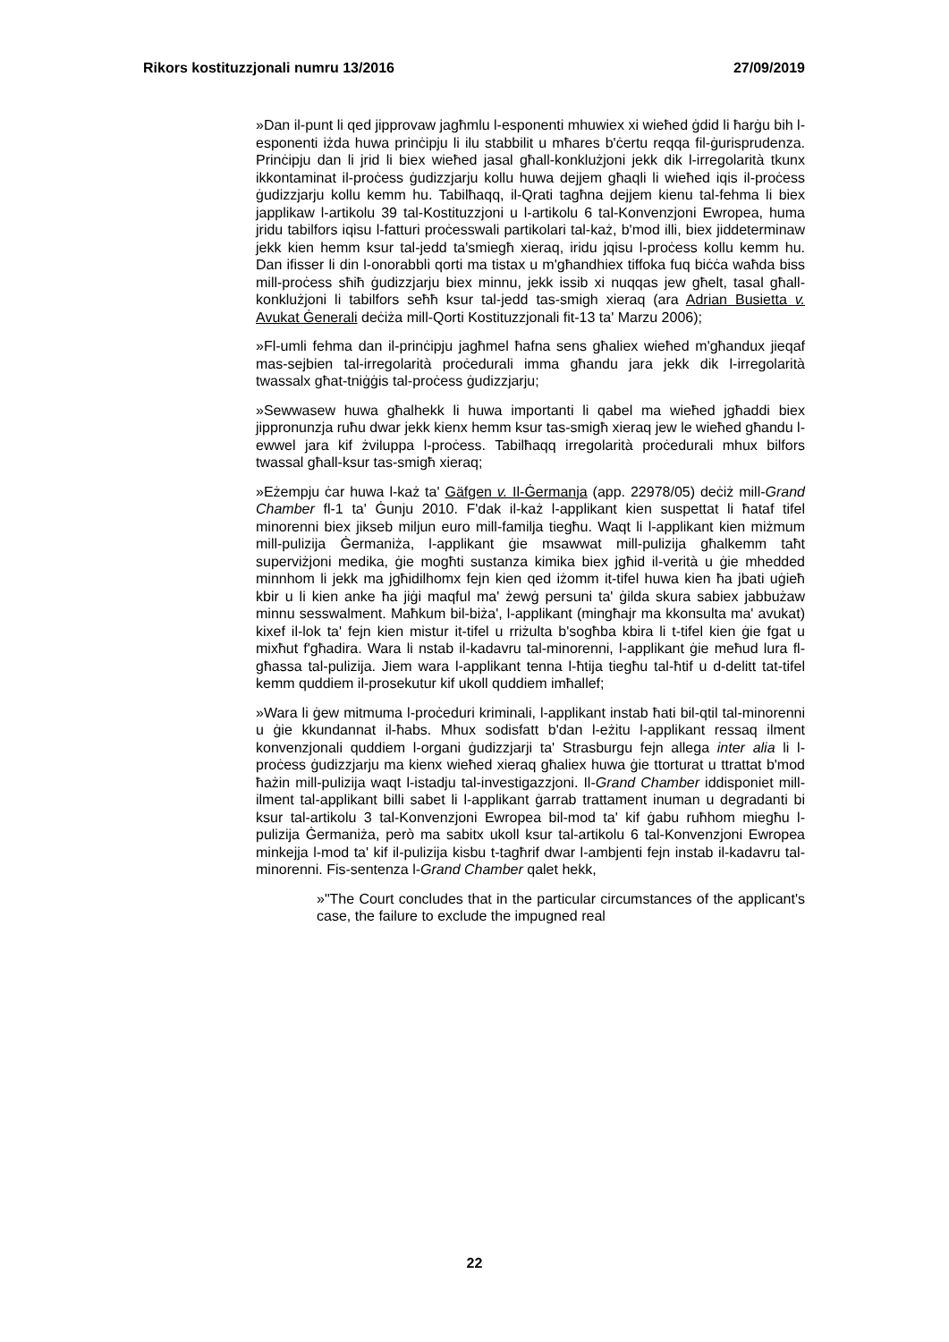Rikors kostituzzjonali numru 13/2016 27/09/2019
»Dan il-punt li qed jipprovaw jagħmlu l-esponenti mhuwiex xi wieħed ġdid li ħarġu bih l-esponenti iżda huwa prinċipju li ilu stabbilit u mħares b'ċertu reqqa fil-ġurisprudenza. Prinċipju dan li jrid li biex wieħed jasal għall-konklużjoni jekk dik l-irregolarità tkunx ikkontaminat il-proċess ġudizzjarju kollu huwa dejjem għaqli li wieħed iqis il-proċess ġudizzjarju kollu kemm hu. Tabilħaqq, il-Qrati tagħna dejjem kienu tal-fehma li biex japplikaw l-artikolu 39 tal-Kostituzzjoni u l-artikolu 6 tal-Konvenzjoni Ewropea, huma jridu tabilfors iqisu l-fatturi proċesswali partikolari tal-każ, b'mod illi, biex jiddeterminaw jekk kien hemm ksur tal-jedd ta'smiegħ xieraq, iridu jqisu l-proċess kollu kemm hu. Dan ifisser li din l-onorabbli qorti ma tistax u m'għandhiex tiffoka fuq biċċa waħda biss mill-proċess sħiħ ġudizzjarju biex minnu, jekk issib xi nuqqas jew għelt, tasal għall-konklużjoni li tabilfors seħħ ksur tal-jedd tas-smigh xieraq (ara Adrian Busietta v. Avukat Ġenerali deċiża mill-Qorti Kostituzzjonali fit-13 ta' Marzu 2006);
»Fl-umli fehma dan il-prinċipju jagħmel ħafna sens għaliex wieħed m'għandux jieqaf mas-sejbien tal-irregolarità proċedurali imma għandu jara jekk dik l-irregolarità twassalx għat-tniġġis tal-proċess ġudizzjarju;
»Sewwasew huwa għalhekk li huwa importanti li qabel ma wieħed jgħaddi biex jippronunzja ruħu dwar jekk kienx hemm ksur tas-smigħ xieraq jew le wieħed għandu l-ewwel jara kif żviluppa l-proċess. Tabilħaqq irregolarità proċedurali mhux bilfors twassal għall-ksur tas-smigħ xieraq;
»Eżempju ċar huwa l-każ ta' Gäfgen v. Il-Ġermanja (app. 22978/05) deċiż mill-Grand Chamber fl-1 ta' Ġunju 2010. F'dak il-każ l-applikant kien suspettat li ħataf tifel minorenni biex jikseb miljun euro mill-familja tiegħu. Waqt li l-applikant kien miżmum mill-pulizija Ġermaniża, l-applikant ġie msawwat mill-pulizija għalkemm taħt superviżjoni medika, ġie mogħti sustanza kimika biex jgħid il-verità u ġie mhedded minnhom li jekk ma jgħidilhomx fejn kien qed iżomm it-tifel huwa kien ħa jbati uġieħ kbir u li kien anke ħa jiġi maqful ma' żewġ persuni ta' ġilda skura sabiex jabbużaw minnu sesswalment. Maħkum bil-biża', l-applikant (mingħajr ma kkonsulta ma' avukat) kixef il-lok ta' fejn kien mistur it-tifel u rriżulta b'sogħba kbira li t-tifel kien ġie fgat u mixħut f'għadira. Wara li nstab il-kadavru tal-minorenni, l-applikant ġie meħud lura fl-għassa tal-pulizija. Jiem wara l-applikant tenna l-ħtija tiegħu tal-ħtif u d-delitt tat-tifel kemm quddiem il-prosekutur kif ukoll quddiem imħallef;
»Wara li ġew mitmuma l-proċeduri kriminali, l-applikant instab ħati bil-qtil tal-minorenni u ġie kkundannat il-ħabs. Mhux sodisfatt b'dan l-eżitu l-applikant ressaq ilment konvenzjonali quddiem l-organi ġudizzjarji ta' Strasburgu fejn allega inter alia li l-proċess ġudizzjarju ma kienx wieħed xieraq għaliex huwa ġie ttorturat u ttrattat b'mod ħażin mill-pulizija waqt l-istadju tal-investigazzjoni. Il-Grand Chamber iddisponiet mill-ilment tal-applikant billi sabet li l-applikant ġarrab trattament inuman u degradanti bi ksur tal-artikolu 3 tal-Konvenzjoni Ewropea bil-mod ta' kif ġabu ruħhom miegħu l-pulizija Ġermaniża, però ma sabitx ukoll ksur tal-artikolu 6 tal-Konvenzjoni Ewropea minkejja l-mod ta' kif il-pulizija kisbu t-tagħrif dwar l-ambjenti fejn instab il-kadavru tal-minorenni. Fis-sentenza l-Grand Chamber qalet hekk,
»"The Court concludes that in the particular circumstances of the applicant's case, the failure to exclude the impugned real
22